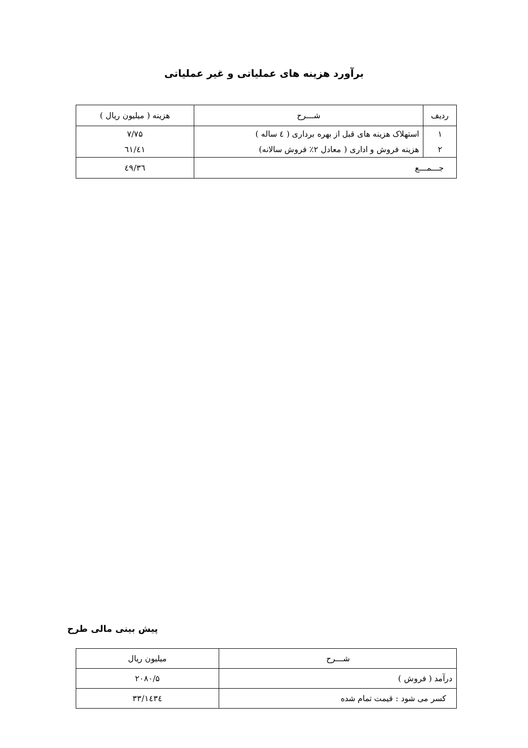برآورد هزینه های عملیاتی و غیر عملیاتی
| ردیف | شـــرح | هزینه ( میلیون ریال ) |
| --- | --- | --- |
| ۱ | استهلاک هزینه های قبل از بهره برداری ( ٤ ساله ) | ۷/۷۵ |
| ۲ | هزینه فروش و اداری ( معادل ۲٪ فروش سالانه) | ٤۱/٦۱ |
| جـــمـــع | | ٤۹/۳٦ |
پیش بینی مالی طرح
| شـــرح | میلیون ریال |
| --- | --- |
| درآمد ( فروش ) | ۲۰۸۰/۵ |
| کسر می شود : قیمت تمام شده | ۱٤۳٤/۳۳ |